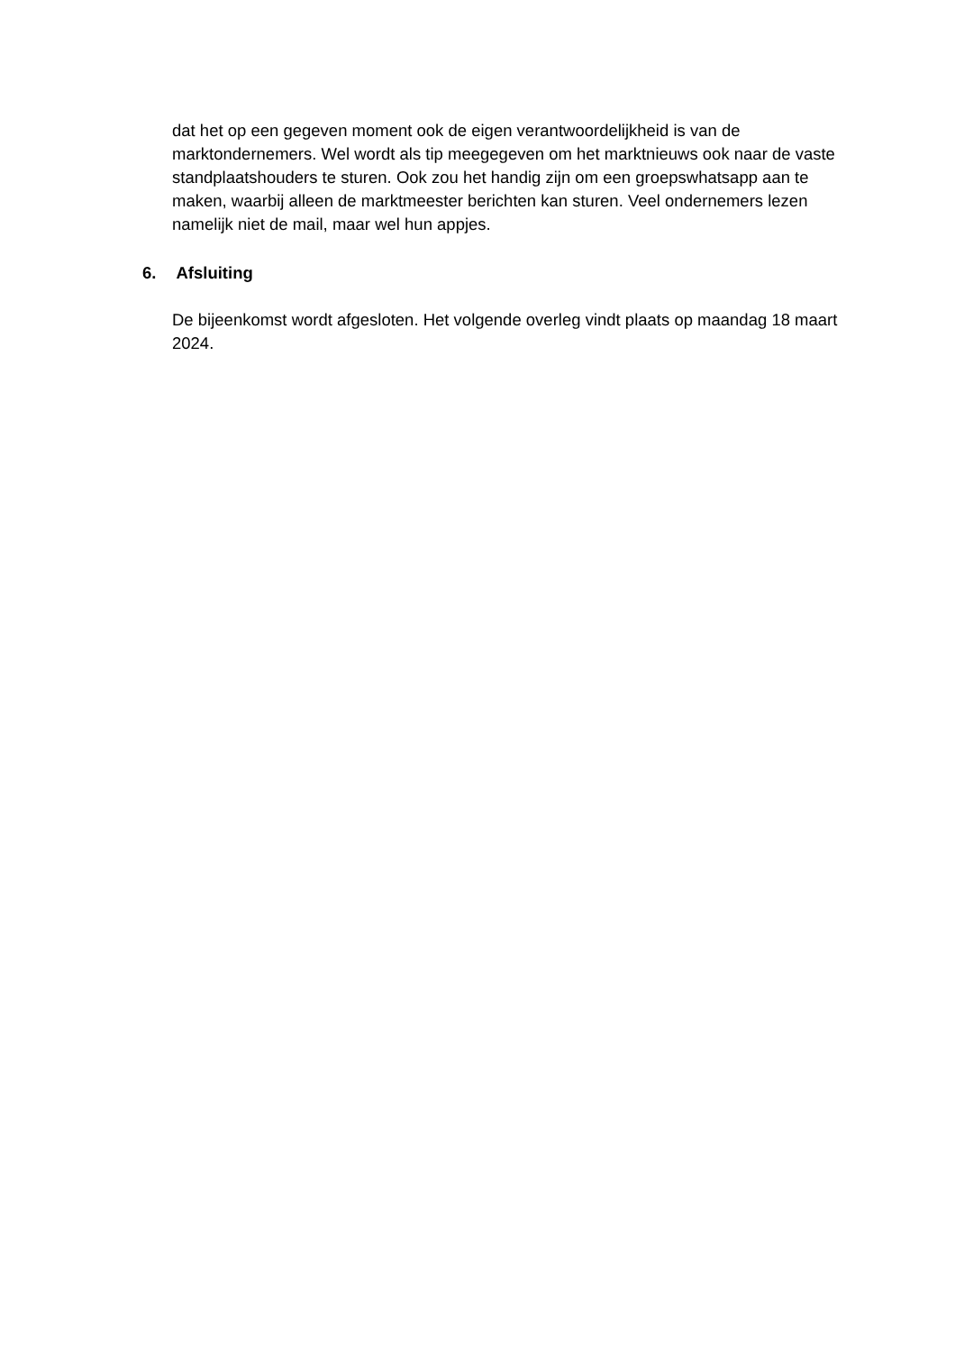dat het op een gegeven moment ook de eigen verantwoordelijkheid is van de marktondernemers. Wel wordt als tip meegegeven om het marktnieuws ook naar de vaste standplaatshouders te sturen. Ook zou het handig zijn om een groepswhatsapp aan te maken, waarbij alleen de marktmeester berichten kan sturen. Veel ondernemers lezen namelijk niet de mail, maar wel hun appjes.
6. Afsluiting
De bijeenkomst wordt afgesloten. Het volgende overleg vindt plaats op maandag 18 maart 2024.